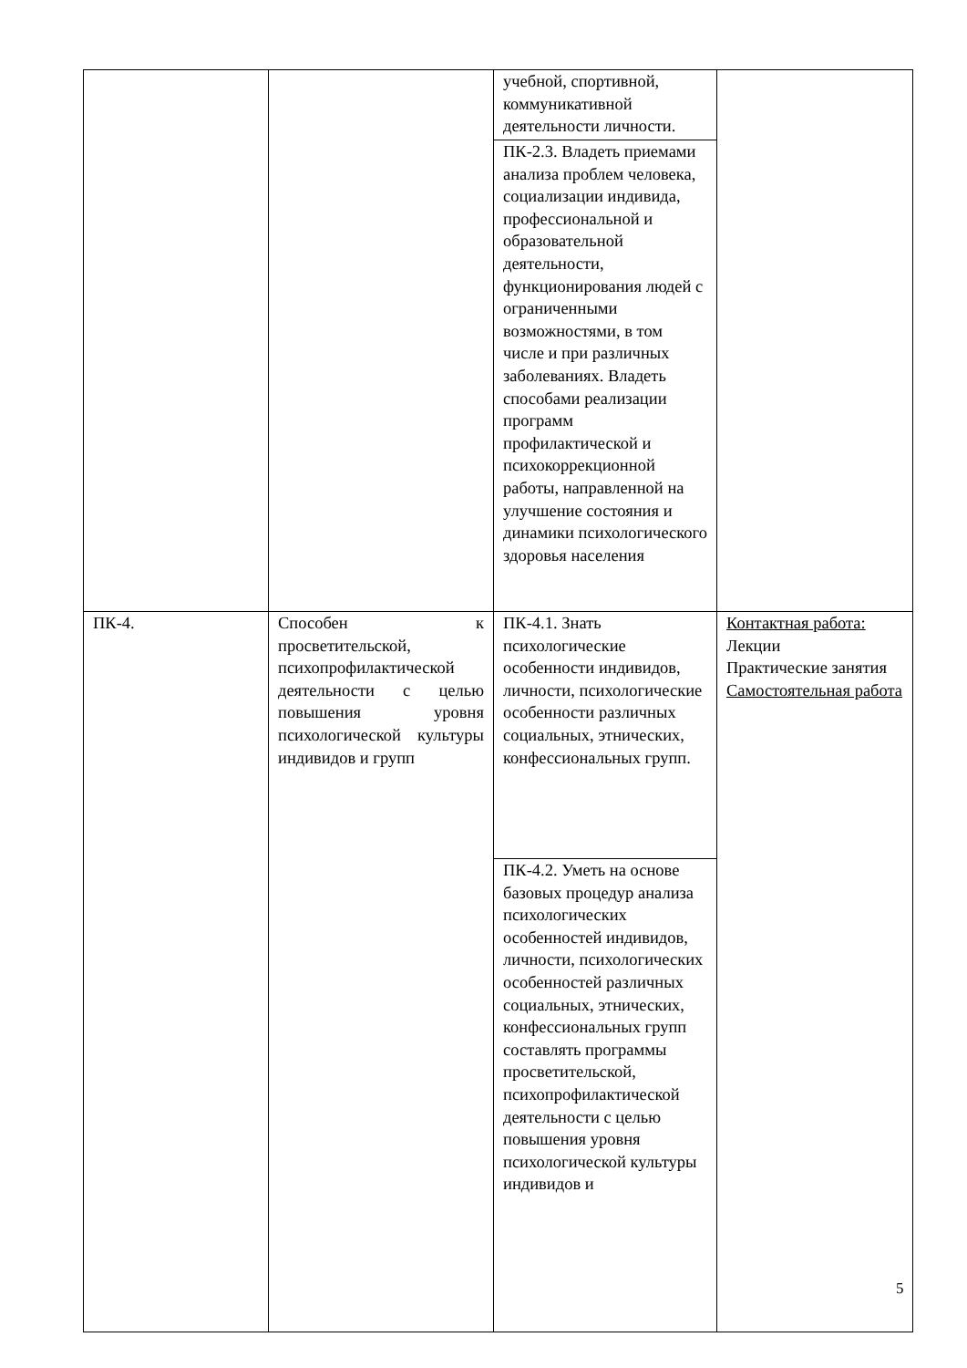| | | учебной, спортивной, коммуникативной деятельности личности. | |
| | | ПК-2.3. Владеть приемами анализа проблем человека, социализации индивида, профессиональной и образовательной деятельности, функционирования людей с ограниченными возможностями, в том числе и при различных заболеваниях. Владеть способами реализации программ профилактической и психокоррекционной работы, направленной на улучшение состояния и динамики психологического здоровья населения | |
| ПК-4. | Способен к просветительской, психопрофилактической деятельности с целью повышения уровня психологической культуры индивидов и групп | ПК-4.1. Знать психологические особенности индивидов, личности, психологические особенности различных социальных, этнических, конфессиональных групп. | Контактная работа: Лекции Практические занятия Самостоятельная работа |
| | | ПК-4.2. Уметь на основе базовых процедур анализа психологических особенностей индивидов, личности, психологических особенностей различных социальных, этнических, конфессиональных групп составлять программы просветительской, психопрофилактической деятельности с целью повышения уровня психологической культуры индивидов и | |
5